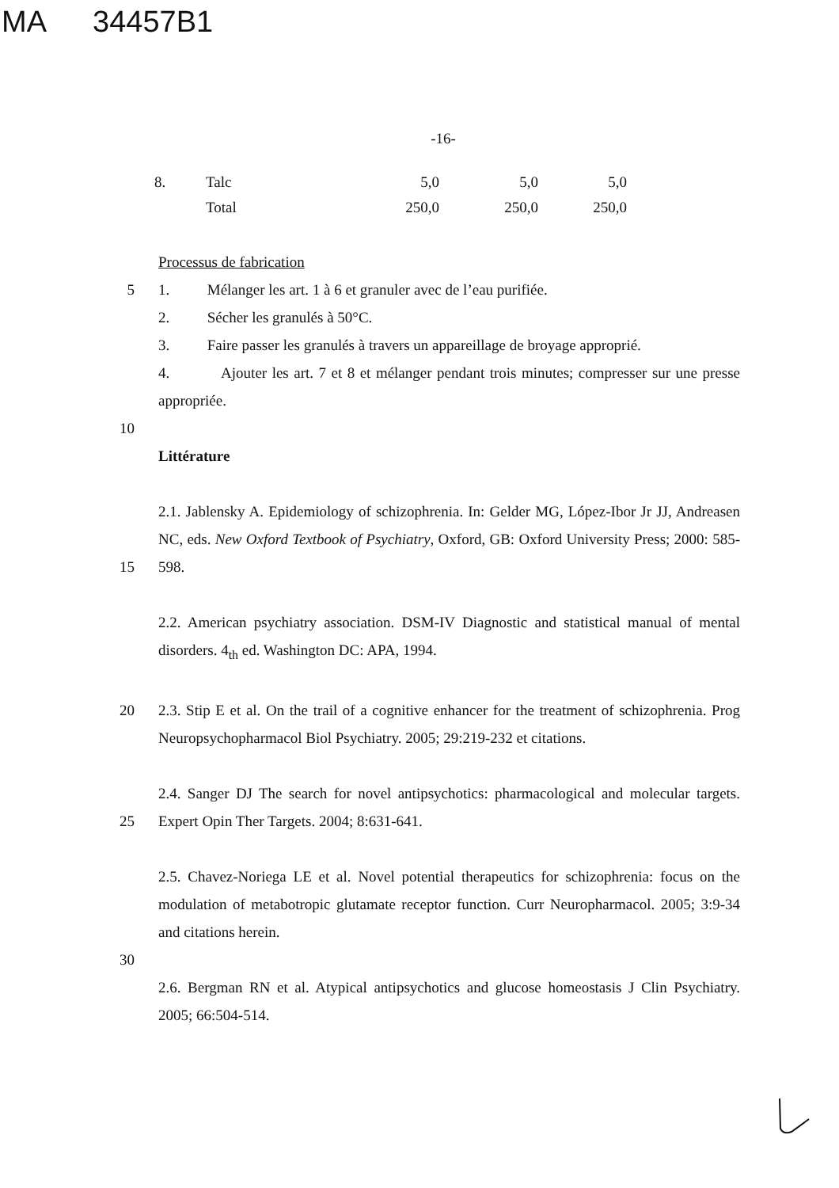MA 34457B1
-16-
| 8. | Talc | 5,0 | 5,0 | 5,0 |
| | Total | 250,0 | 250,0 | 250,0 |
Processus de fabrication
5 1. Mélanger les art. 1 à 6 et granuler avec de l’eau purifiée.
2. Sécher les granulés à 50°C.
3. Faire passer les granulés à travers un appareillage de broyage approprié.
4. Ajouter les art. 7 et 8 et mélanger pendant trois minutes; compresser sur une presse appropriée.
10
Littérature
15 2.1. Jablensky A. Epidemiology of schizophrenia. In: Gelder MG, López-Ibor Jr JJ, Andreasen NC, eds. New Oxford Textbook of Psychiatry, Oxford, GB: Oxford University Press; 2000: 585-598.
2.2. American psychiatry association. DSM-IV Diagnostic and statistical manual of mental disorders. 4<sub>th</sub> ed. Washington DC: APA, 1994.
20 2.3. Stip E et al. On the trail of a cognitive enhancer for the treatment of schizophrenia. Prog Neuropsychopharmacol Biol Psychiatry. 2005; 29:219-232 et citations.
25 2.4. Sanger DJ The search for novel antipsychotics: pharmacological and molecular targets. Expert Opin Ther Targets. 2004; 8:631-641.
2.5. Chavez-Noriega LE et al. Novel potential therapeutics for schizophrenia: focus on the modulation of metabotropic glutamate receptor function. Curr Neuropharmacol. 2005; 3:9-34 and citations herein.
30
2.6. Bergman RN et al. Atypical antipsychotics and glucose homeostasis J Clin Psychiatry. 2005; 66:504-514.